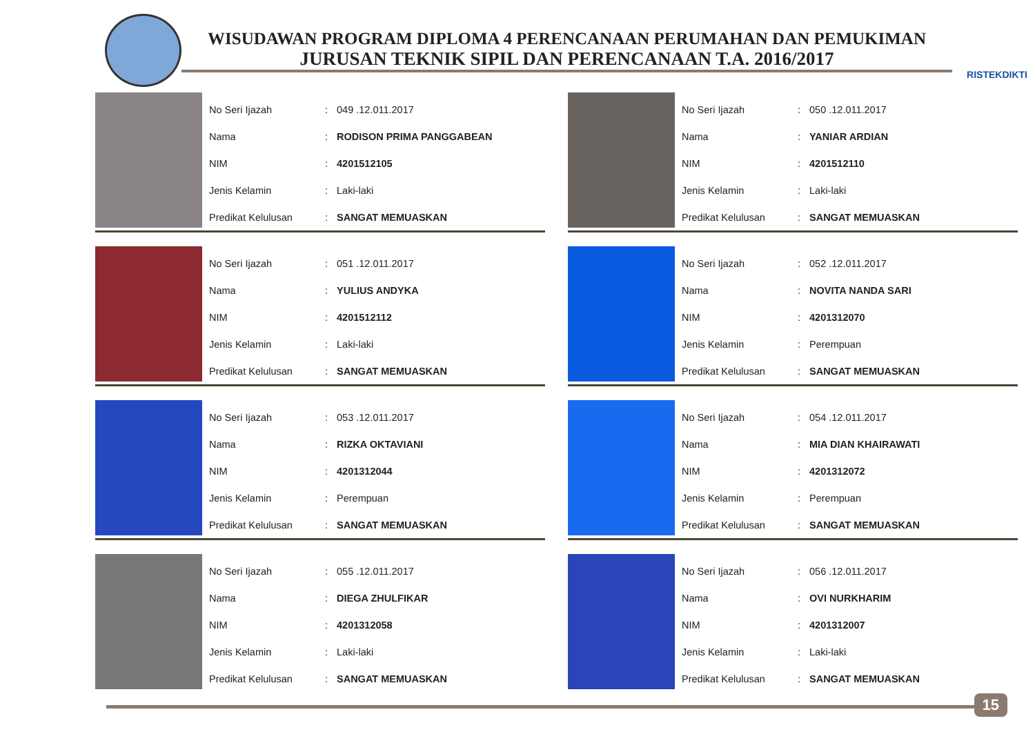WISUDAWAN PROGRAM DIPLOMA 4 PERENCANAAN PERUMAHAN DAN PEMUKIMAN
JURUSAN TEKNIK SIPIL DAN PERENCANAAN T.A. 2016/2017
RISTEKDIKTI
| No Seri Ijazah | : | 049 .12.011.2017 |
| Nama | : | RODISON PRIMA PANGGABEAN |
| NIM | : | 4201512105 |
| Jenis Kelamin | : | Laki-laki |
| Predikat Kelulusan | : | SANGAT MEMUASKAN |
| No Seri Ijazah | : | 050 .12.011.2017 |
| Nama | : | YANIAR ARDIAN |
| NIM | : | 4201512110 |
| Jenis Kelamin | : | Laki-laki |
| Predikat Kelulusan | : | SANGAT MEMUASKAN |
| No Seri Ijazah | : | 051 .12.011.2017 |
| Nama | : | YULIUS ANDYKA |
| NIM | : | 4201512112 |
| Jenis Kelamin | : | Laki-laki |
| Predikat Kelulusan | : | SANGAT MEMUASKAN |
| No Seri Ijazah | : | 052 .12.011.2017 |
| Nama | : | NOVITA NANDA SARI |
| NIM | : | 4201312070 |
| Jenis Kelamin | : | Perempuan |
| Predikat Kelulusan | : | SANGAT MEMUASKAN |
| No Seri Ijazah | : | 053 .12.011.2017 |
| Nama | : | RIZKA OKTAVIANI |
| NIM | : | 4201312044 |
| Jenis Kelamin | : | Perempuan |
| Predikat Kelulusan | : | SANGAT MEMUASKAN |
| No Seri Ijazah | : | 054 .12.011.2017 |
| Nama | : | MIA DIAN KHAIRAWATI |
| NIM | : | 4201312072 |
| Jenis Kelamin | : | Perempuan |
| Predikat Kelulusan | : | SANGAT MEMUASKAN |
| No Seri Ijazah | : | 055 .12.011.2017 |
| Nama | : | DIEGA ZHULFIKAR |
| NIM | : | 4201312058 |
| Jenis Kelamin | : | Laki-laki |
| Predikat Kelulusan | : | SANGAT MEMUASKAN |
| No Seri Ijazah | : | 056 .12.011.2017 |
| Nama | : | OVI NURKHARIM |
| NIM | : | 4201312007 |
| Jenis Kelamin | : | Laki-laki |
| Predikat Kelulusan | : | SANGAT MEMUASKAN |
15